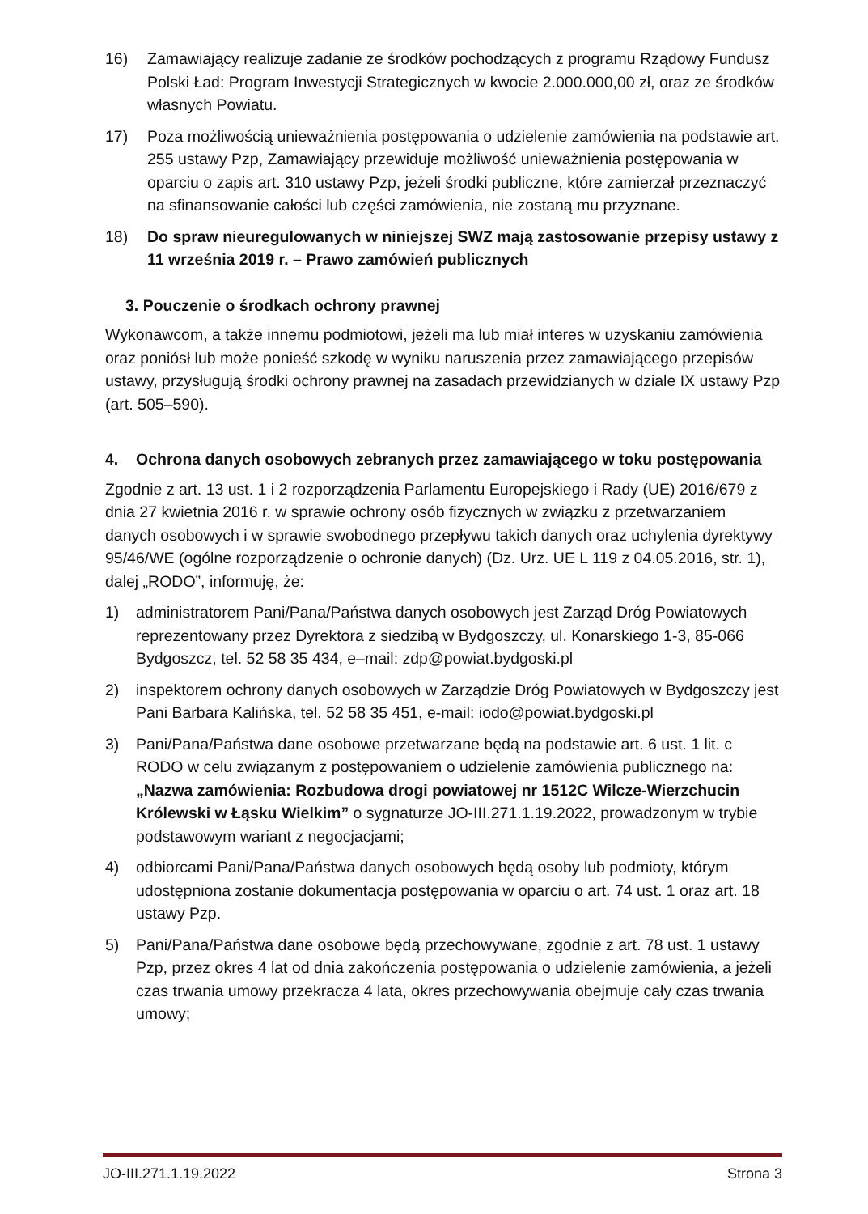16) Zamawiający realizuje zadanie ze środków pochodzących z programu Rządowy Fundusz Polski Ład: Program Inwestycji Strategicznych w kwocie 2.000.000,00 zł, oraz ze środków własnych Powiatu.
17) Poza możliwością unieważnienia postępowania o udzielenie zamówienia na podstawie art. 255 ustawy Pzp, Zamawiający przewiduje możliwość unieważnienia postępowania w oparciu o zapis art. 310 ustawy Pzp, jeżeli środki publiczne, które zamierzał przeznaczyć na sfinansowanie całości lub części zamówienia, nie zostaną mu przyznane.
18) Do spraw nieuregulowanych w niniejszej SWZ mają zastosowanie przepisy ustawy z 11 września 2019 r. – Prawo zamówień publicznych
3. Pouczenie o środkach ochrony prawnej
Wykonawcom, a także innemu podmiotowi, jeżeli ma lub miał interes w uzyskaniu zamówienia oraz poniósł lub może ponieść szkodę w wyniku naruszenia przez zamawiającego przepisów ustawy, przysługują środki ochrony prawnej na zasadach przewidzianych w dziale IX ustawy Pzp (art. 505–590).
4. Ochrona danych osobowych zebranych przez zamawiającego w toku postępowania
Zgodnie z art. 13 ust. 1 i 2 rozporządzenia Parlamentu Europejskiego i Rady (UE) 2016/679 z dnia 27 kwietnia 2016 r. w sprawie ochrony osób fizycznych w związku z przetwarzaniem danych osobowych i w sprawie swobodnego przepływu takich danych oraz uchylenia dyrektywy 95/46/WE (ogólne rozporządzenie o ochronie danych) (Dz. Urz. UE L 119 z 04.05.2016, str. 1), dalej „RODO”, informuję, że:
1) administratorem Pani/Pana/Państwa danych osobowych jest Zarząd Dróg Powiatowych reprezentowany przez Dyrektora z siedzibą w Bydgoszczy, ul. Konarskiego 1-3, 85-066 Bydgoszcz, tel. 52 58 35 434, e–mail: zdp@powiat.bydgoski.pl
2) inspektorem ochrony danych osobowych w Zarządzie Dróg Powiatowych w Bydgoszczy jest Pani Barbara Kalińska, tel. 52 58 35 451, e-mail: iodo@powiat.bydgoski.pl
3) Pani/Pana/Państwa dane osobowe przetwarzane będą na podstawie art. 6 ust. 1 lit. c RODO w celu związanym z postępowaniem o udzielenie zamówienia publicznego na: „Nazwa zamówienia: Rozbudowa drogi powiatowej nr 1512C Wilcze-Wierzchucin Królewski w Łąsku Wielkim” o sygnaturze JO-III.271.1.19.2022, prowadzonym w trybie podstawowym wariant z negocjacjami;
4) odbiorcami Pani/Pana/Państwa danych osobowych będą osoby lub podmioty, którym udostępniona zostanie dokumentacja postępowania w oparciu o art. 74 ust. 1 oraz art. 18 ustawy Pzp.
5) Pani/Pana/Państwa dane osobowe będą przechowywane, zgodnie z art. 78 ust. 1 ustawy Pzp, przez okres 4 lat od dnia zakończenia postępowania o udzielenie zamówienia, a jeżeli czas trwania umowy przekracza 4 lata, okres przechowywania obejmuje cały czas trwania umowy;
JO-III.271.1.19.2022 Strona 3